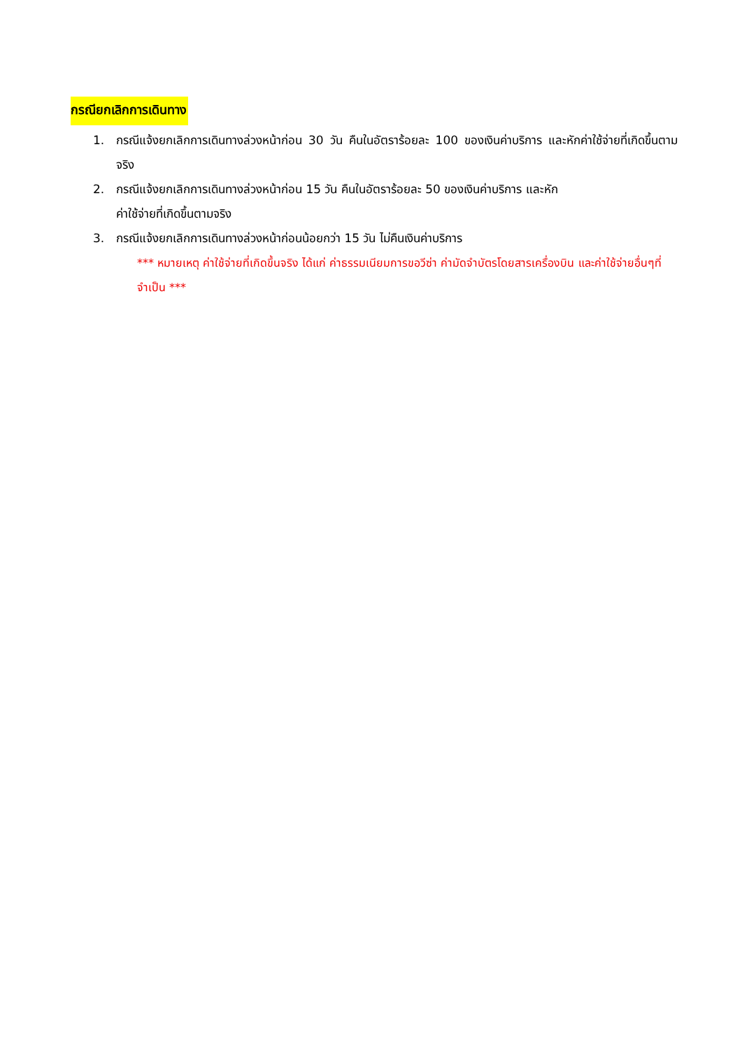กรณียกเลิกการเดินทาง
1. กรณีแจ้งยกเลิกการเดินทางล่วงหน้าก่อน 30 วัน คืนในอัตราร้อยละ 100 ของเงินค่าบริการ และหักค่าใช้จ่ายที่เกิดขึ้นตามจริง
2. กรณีแจ้งยกเลิกการเดินทางล่วงหน้าก่อน 15 วัน คืนในอัตราร้อยละ 50 ของเงินค่าบริการ และหัก
ค่าใช้จ่ายที่เกิดขึ้นตามจริง
3. กรณีแจ้งยกเลิกการเดินทางล่วงหน้าก่อนน้อยกว่า 15 วัน ไม่คืนเงินค่าบริการ
*** หมายเหตุ ค่าใช้จ่ายที่เกิดขึ้นจริง ได้แก่ ค่าธรรมเนียมการขอวีซ่า ค่ามัดจำบัตรโดยสารเครื่องบิน และค่าใช้จ่ายอื่นๆที่จำเป็น ***